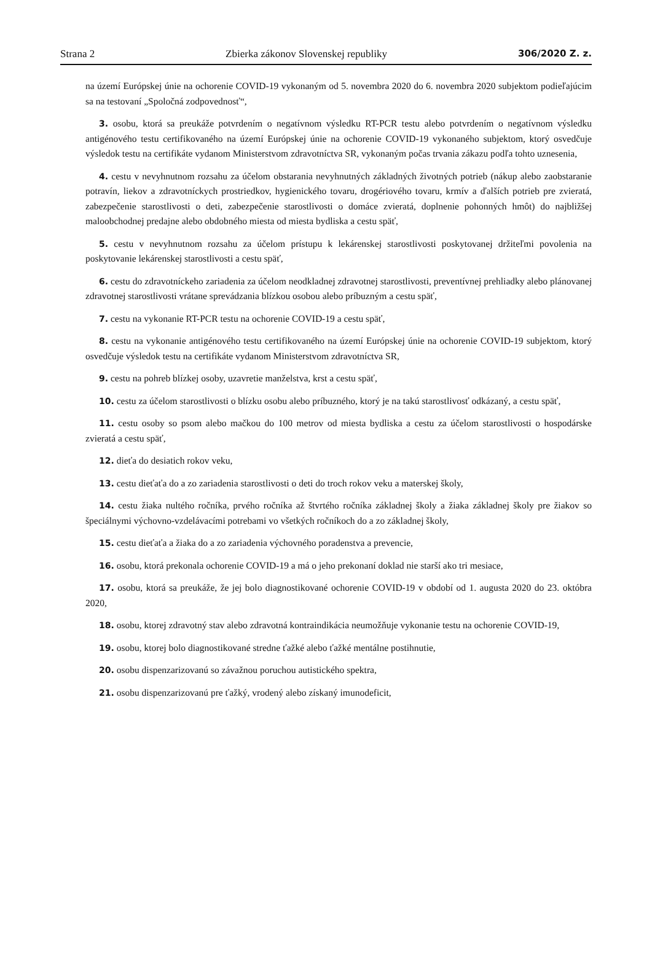Strana 2 Zbierka zákonov Slovenskej republiky 306/2020 Z. z.
na území Európskej únie na ochorenie COVID-19 vykonaným od 5. novembra 2020 do 6. novembra 2020 subjektom podieľajúcim sa na testovaní „Spoločná zodpovednosť“,
3. osobu, ktorá sa preukáže potvrdením o negatívnom výsledku RT-PCR testu alebo potvrdením o negatívnom výsledku antigénového testu certifikovaného na území Európskej únie na ochorenie COVID-19 vykonaného subjektom, ktorý osvedčuje výsledok testu na certifikáte vydanom Ministerstvom zdravotníctva SR, vykonaným počas trvania zákazu podľa tohto uznesenia,
4. cestu v nevyhnutnom rozsahu za účelom obstarania nevyhnutných základných životných potrieb (nákup alebo zaobstaranie potravín, liekov a zdravotníckych prostriedkov, hygienického tovaru, drogériového tovaru, krmív a ďalších potrieb pre zvieratá, zabezpečenie starostlivosti o deti, zabezpečenie starostlivosti o domáce zvieratá, doplnenie pohonných hmôt) do najbližšej maloobchodnej predajne alebo obdobného miesta od miesta bydliska a cestu späť,
5. cestu v nevyhnutnom rozsahu za účelom prístupu k lekárenskej starostlivosti poskytovanej držiteľmi povolenia na poskytovanie lekárenskej starostlivosti a cestu späť,
6. cestu do zdravotníckeho zariadenia za účelom neodkladnej zdravotnej starostlivosti, preventívnej prehliadky alebo plánovanej zdravotnej starostlivosti vrátane sprevádzania blízkou osobou alebo príbuzným a cestu späť,
7. cestu na vykonanie RT-PCR testu na ochorenie COVID-19 a cestu späť,
8. cestu na vykonanie antigénového testu certifikovaného na území Európskej únie na ochorenie COVID-19 subjektom, ktorý osvedčuje výsledok testu na certifikáte vydanom Ministerstvom zdravotníctva SR,
9. cestu na pohreb blízkej osoby, uzavretie manželstva, krst a cestu späť,
10. cestu za účelom starostlivosti o blízku osobu alebo príbuzného, ktorý je na takú starostlivosť odkázaný, a cestu späť,
11. cestu osoby so psom alebo mačkou do 100 metrov od miesta bydliska a cestu za účelom starostlivosti o hospodárske zvieratá a cestu späť,
12. dieťa do desiatich rokov veku,
13. cestu dieťaťa do a zo zariadenia starostlivosti o deti do troch rokov veku a materskej školy,
14. cestu žiaka nultého ročníka, prvého ročníka až štvrtého ročníka základnej školy a žiaka základnej školy pre žiakov so špeciálnymi výchovno-vzdelávacími potrebami vo všetkých ročníkoch do a zo základnej školy,
15. cestu dieťaťa a žiaka do a zo zariadenia výchovného poradenstva a prevencie,
16. osobu, ktorá prekonala ochorenie COVID-19 a má o jeho prekonaní doklad nie starší ako tri mesiace,
17. osobu, ktorá sa preukáže, že jej bolo diagnostikované ochorenie COVID-19 v období od 1. augusta 2020 do 23. októbra 2020,
18. osobu, ktorej zdravotný stav alebo zdravotná kontraindikácia neumožňuje vykonanie testu na ochorenie COVID-19,
19. osobu, ktorej bolo diagnostikované stredne ťažké alebo ťažké mentálne postihnutie,
20. osobu dispenzarizovanú so závažnou poruchou autistického spektra,
21. osobu dispenzarizovanú pre ťažký, vrodený alebo získaný imunodeficit,